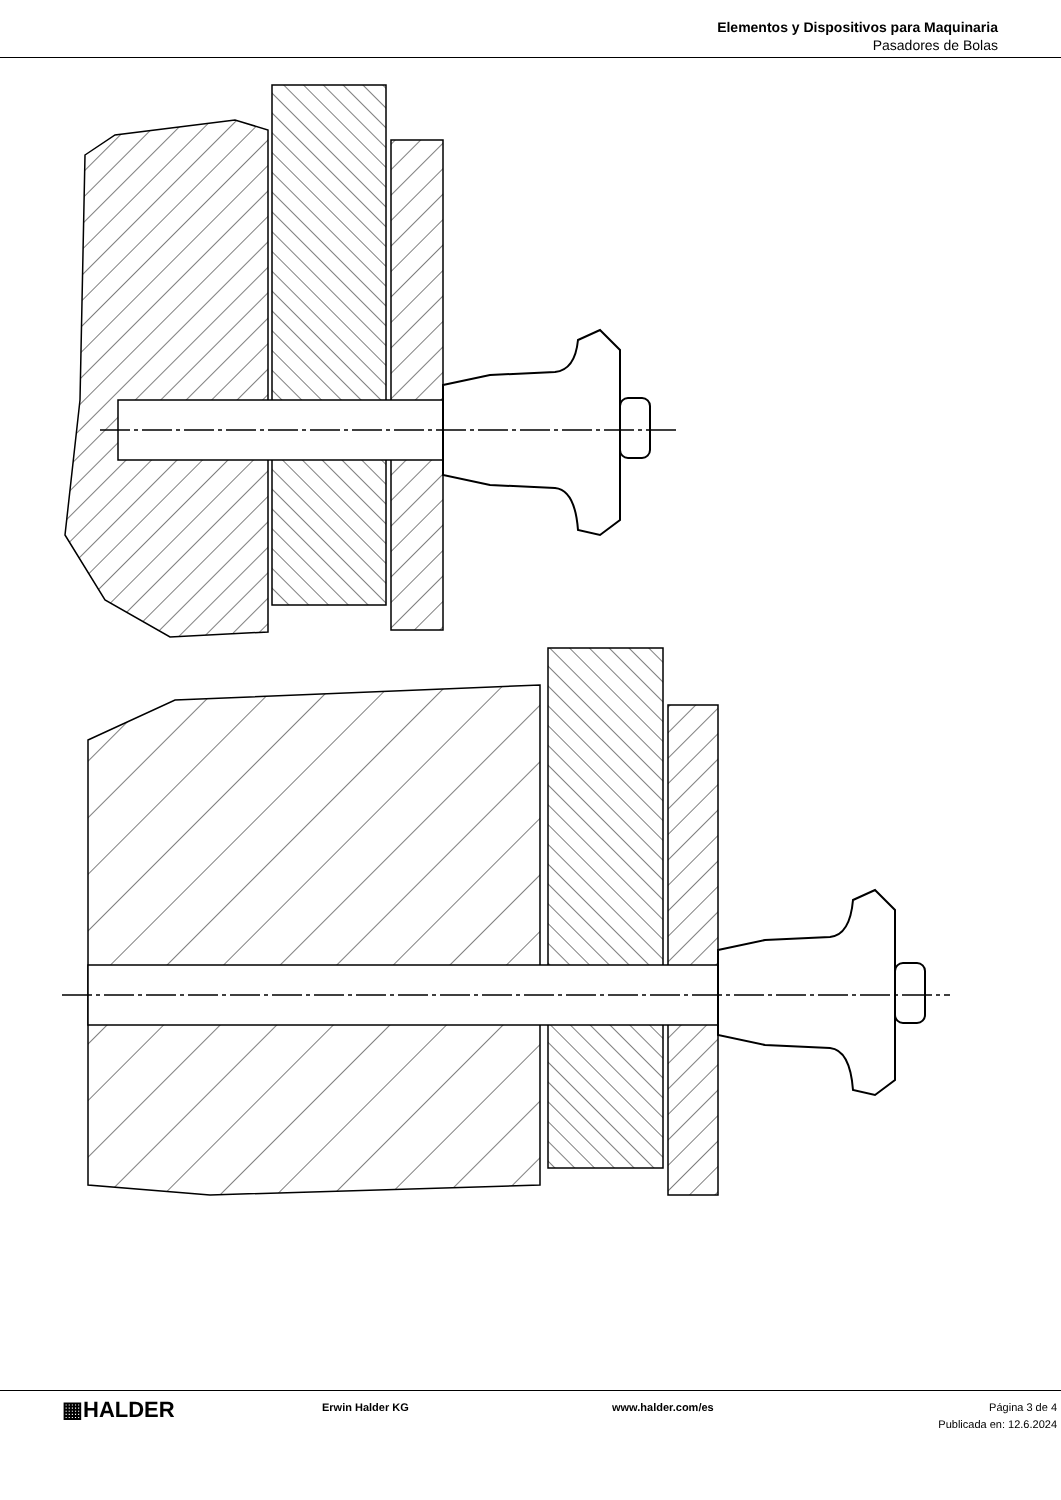Elementos y Dispositivos para Maquinaria
Pasadores de Bolas
▦HALDER
Erwin Halder KG www.halder.com/es Página 3 de 4
Publicada en: 12.6.2024